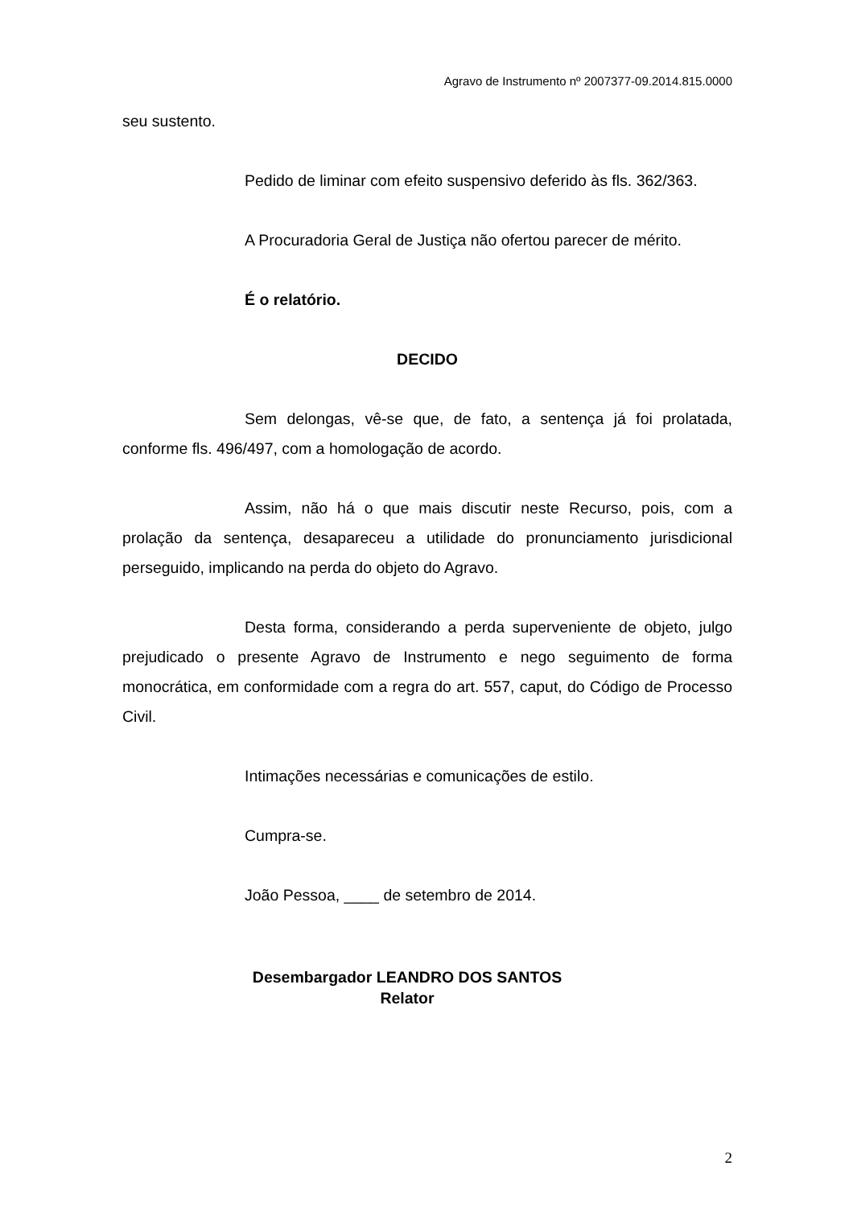Agravo de Instrumento nº 2007377-09.2014.815.0000
seu sustento.
Pedido de liminar com efeito suspensivo deferido às fls. 362/363.
A Procuradoria Geral de Justiça não ofertou parecer de mérito.
É o relatório.
DECIDO
Sem delongas, vê-se que, de fato, a sentença já foi prolatada, conforme fls. 496/497, com a homologação de acordo.
Assim, não há o que mais discutir neste Recurso, pois, com a prolação da sentença, desapareceu a utilidade do pronunciamento jurisdicional perseguido, implicando na perda do objeto do Agravo.
Desta forma, considerando a perda superveniente de objeto, julgo prejudicado o presente Agravo de Instrumento e nego seguimento de forma monocrática, em conformidade com a regra do art. 557, caput, do Código de Processo Civil.
Intimações necessárias e comunicações de estilo.
Cumpra-se.
João Pessoa, ____ de setembro de 2014.
Desembargador LEANDRO DOS SANTOS
Relator
2